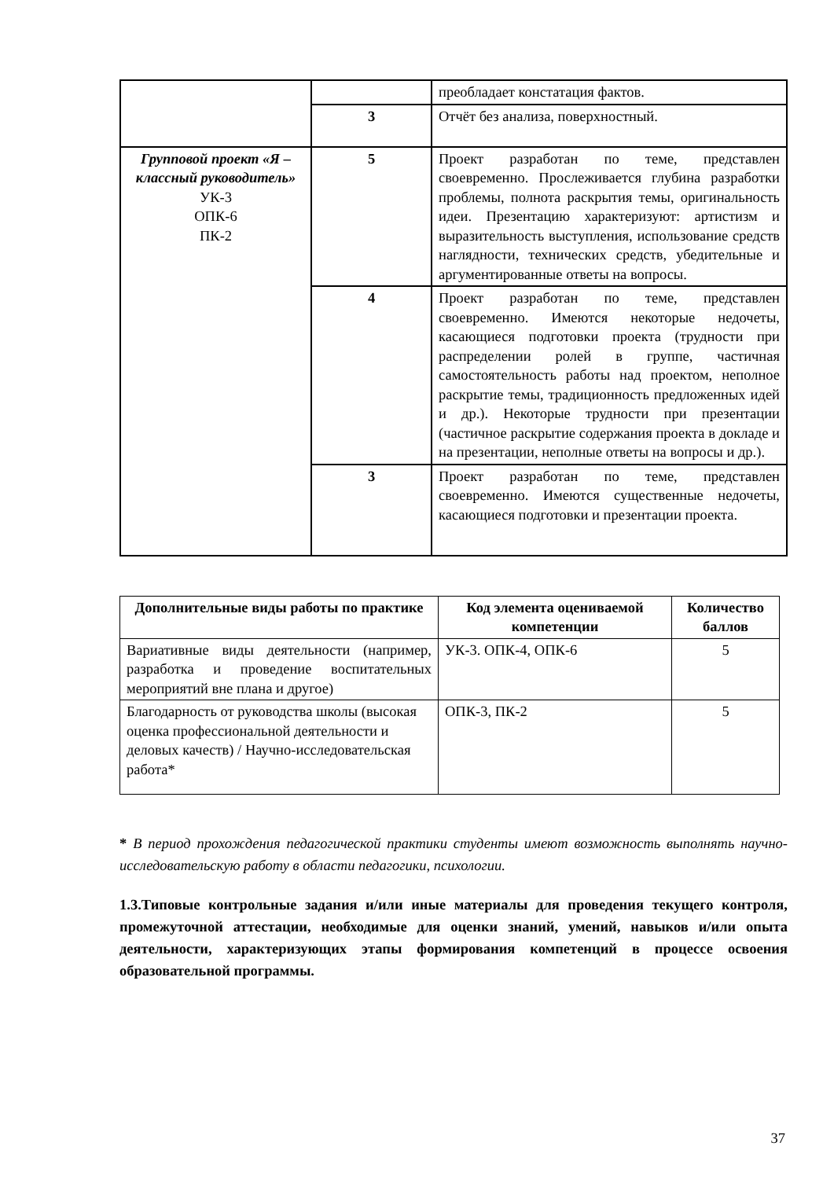| | | преобладает констатация фактов. |
| | 3 | Отчёт без анализа, поверхностный. |
| Групповой проект «Я – классный руководитель» УК-3 ОПК-6 ПК-2 | 5 | Проект разработан по теме, представлен своевременно. Прослеживается глубина разработки проблемы, полнота раскрытия темы, оригинальность идеи. Презентацию характеризуют: артистизм и выразительность выступления, использование средств наглядности, технических средств, убедительные и аргументированные ответы на вопросы. |
| | 4 | Проект разработан по теме, представлен своевременно. Имеются некоторые недочеты, касающиеся подготовки проекта (трудности при распределении ролей в группе, частичная самостоятельность работы над проектом, неполное раскрытие темы, традиционность предложенных идей и др.). Некоторые трудности при презентации (частичное раскрытие содержания проекта в докладе и на презентации, неполные ответы на вопросы и др.). |
| | 3 | Проект разработан по теме, представлен своевременно. Имеются существенные недочеты, касающиеся подготовки и презентации проекта. |
| Дополнительные виды работы по практике | Код элемента оцениваемой компетенции | Количество баллов |
| --- | --- | --- |
| Вариативные виды деятельности (например, разработка и проведение воспитательных мероприятий вне плана и другое) | УК-3. ОПК-4, ОПК-6 | 5 |
| Благодарность от руководства школы (высокая оценка профессиональной деятельности и деловых качеств) / Научно-исследовательская работа* | ОПК-3, ПК-2 | 5 |
* В период прохождения педагогической практики студенты имеют возможность выполнять научно-исследовательскую работу в области педагогики, психологии.
1.3.Типовые контрольные задания и/или иные материалы для проведения текущего контроля, промежуточной аттестации, необходимые для оценки знаний, умений, навыков и/или опыта деятельности, характеризующих этапы формирования компетенций в процессе освоения образовательной программы.
37